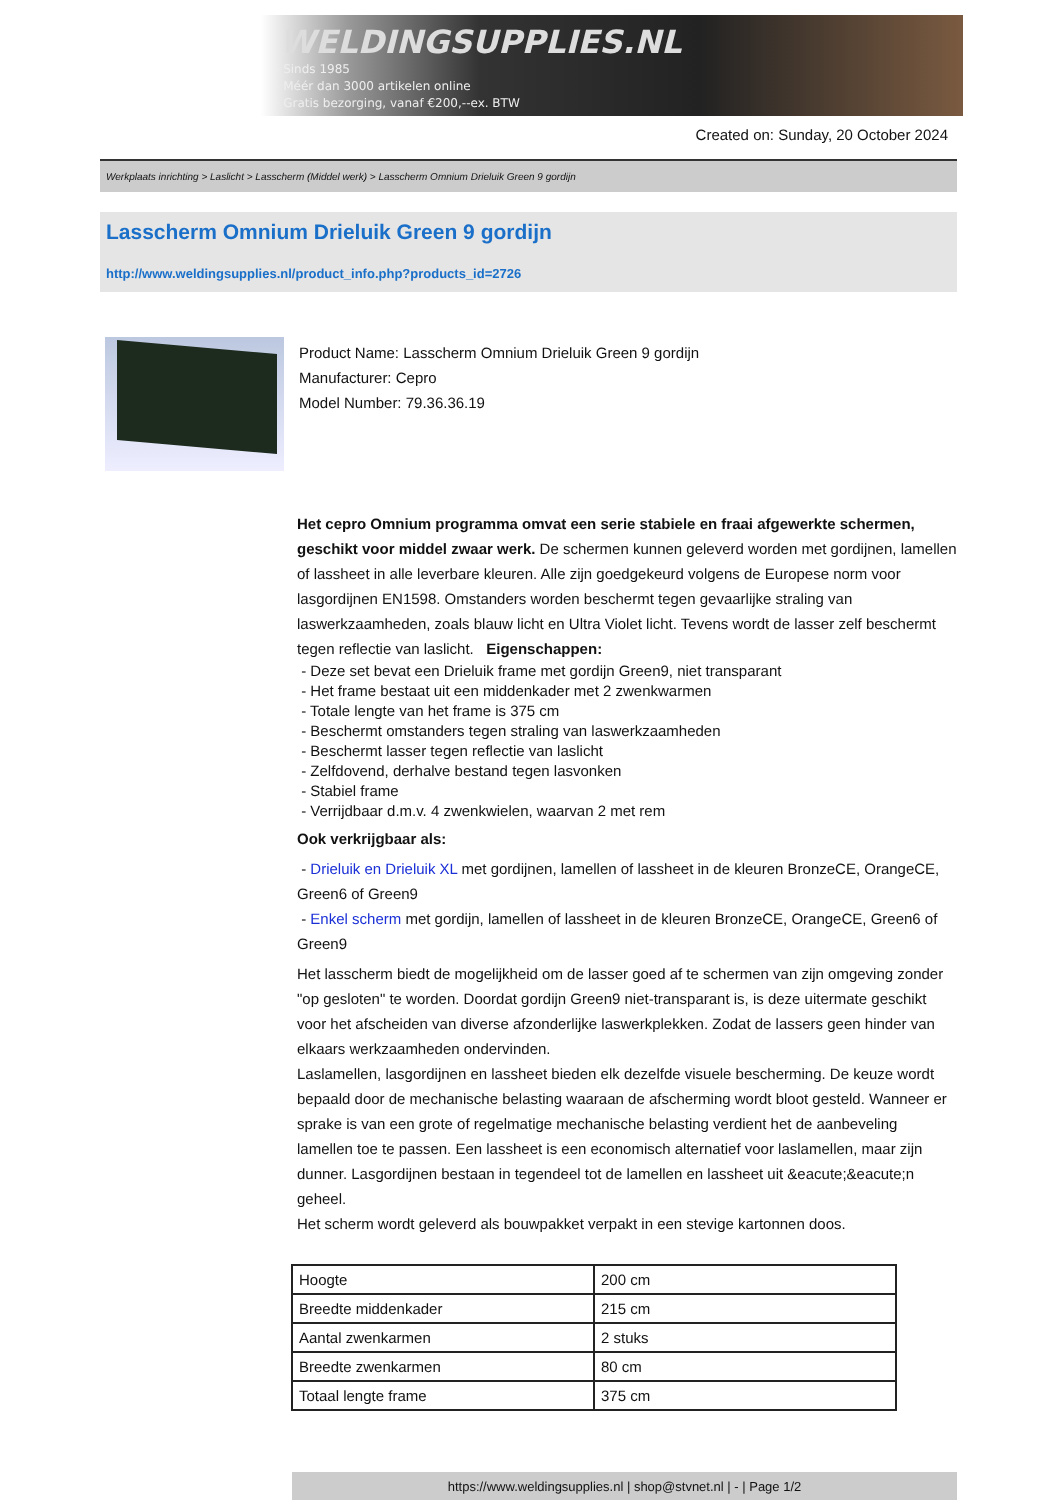WELDINGSUPPLIES.NL
- Sinds 1985
- Méér dan 3000 artikelen online
- Gratis bezorging, vanaf €200,--ex. BTW
Created on: Sunday, 20 October 2024
Werkplaats inrichting > Laslicht > Lasscherm (Middel werk) > Lasscherm Omnium Drieluik Green 9 gordijn
Lasscherm Omnium Drieluik Green 9 gordijn
http://www.weldingsupplies.nl/product_info.php?products_id=2726
Product Name: Lasscherm Omnium Drieluik Green 9 gordijn
Manufacturer: Cepro
Model Number: 79.36.36.19
Het cepro Omnium programma omvat een serie stabiele en fraai afgewerkte schermen, geschikt voor middel zwaar werk. De schermen kunnen geleverd worden met gordijnen, lamellen of lassheet in alle leverbare kleuren. Alle zijn goedgekeurd volgens de Europese norm voor lasgordijnen EN1598. Omstanders worden beschermt tegen gevaarlijke straling van laswerkzaamheden, zoals blauw licht en Ultra Violet licht. Tevens wordt de lasser zelf beschermt tegen reflectie van laslicht. Eigenschappen:
- Deze set bevat een Drieluik frame met gordijn Green9, niet transparant
- Het frame bestaat uit een middenkader met 2 zwenkwarmen
- Totale lengte van het frame is 375 cm
- Beschermt omstanders tegen straling van laswerkzaamheden
- Beschermt lasser tegen reflectie van laslicht
- Zelfdovend, derhalve bestand tegen lasvonken
- Stabiel frame
- Verrijdbaar d.m.v. 4 zwenkwielen, waarvan 2 met rem
Ook verkrijgbaar als:
- Drieluik en Drieluik XL met gordijnen, lamellen of lassheet in de kleuren BronzeCE, OrangeCE, Green6 of Green9
- Enkel scherm met gordijn, lamellen of lassheet in de kleuren BronzeCE, OrangeCE, Green6 of Green9
Het lasscherm biedt de mogelijkheid om de lasser goed af te schermen van zijn omgeving zonder "op gesloten" te worden. Doordat gordijn Green9 niet-transparant is, is deze uitermate geschikt voor het afscheiden van diverse afzonderlijke laswerkplekken. Zodat de lassers geen hinder van elkaars werkzaamheden ondervinden.
Laslamellen, lasgordijnen en lassheet bieden elk dezelfde visuele bescherming. De keuze wordt bepaald door de mechanische belasting waaraan de afscherming wordt bloot gesteld. Wanneer er sprake is van een grote of regelmatige mechanische belasting verdient het de aanbeveling lamellen toe te passen. Een lassheet is een economisch alternatief voor laslamellen, maar zijn dunner. Lasgordijnen bestaan in tegendeel tot de lamellen en lassheet uit &eacute;&eacute;n geheel.
Het scherm wordt geleverd als bouwpakket verpakt in een stevige kartonnen doos.
| Hoogte | 200 cm |
| Breedte middenkader | 215 cm |
| Aantal zwenkarmen | 2 stuks |
| Breedte zwenkarmen | 80 cm |
| Totaal lengte frame | 375 cm |
https://www.weldingsupplies.nl | shop@stvnet.nl | - | Page 1/2